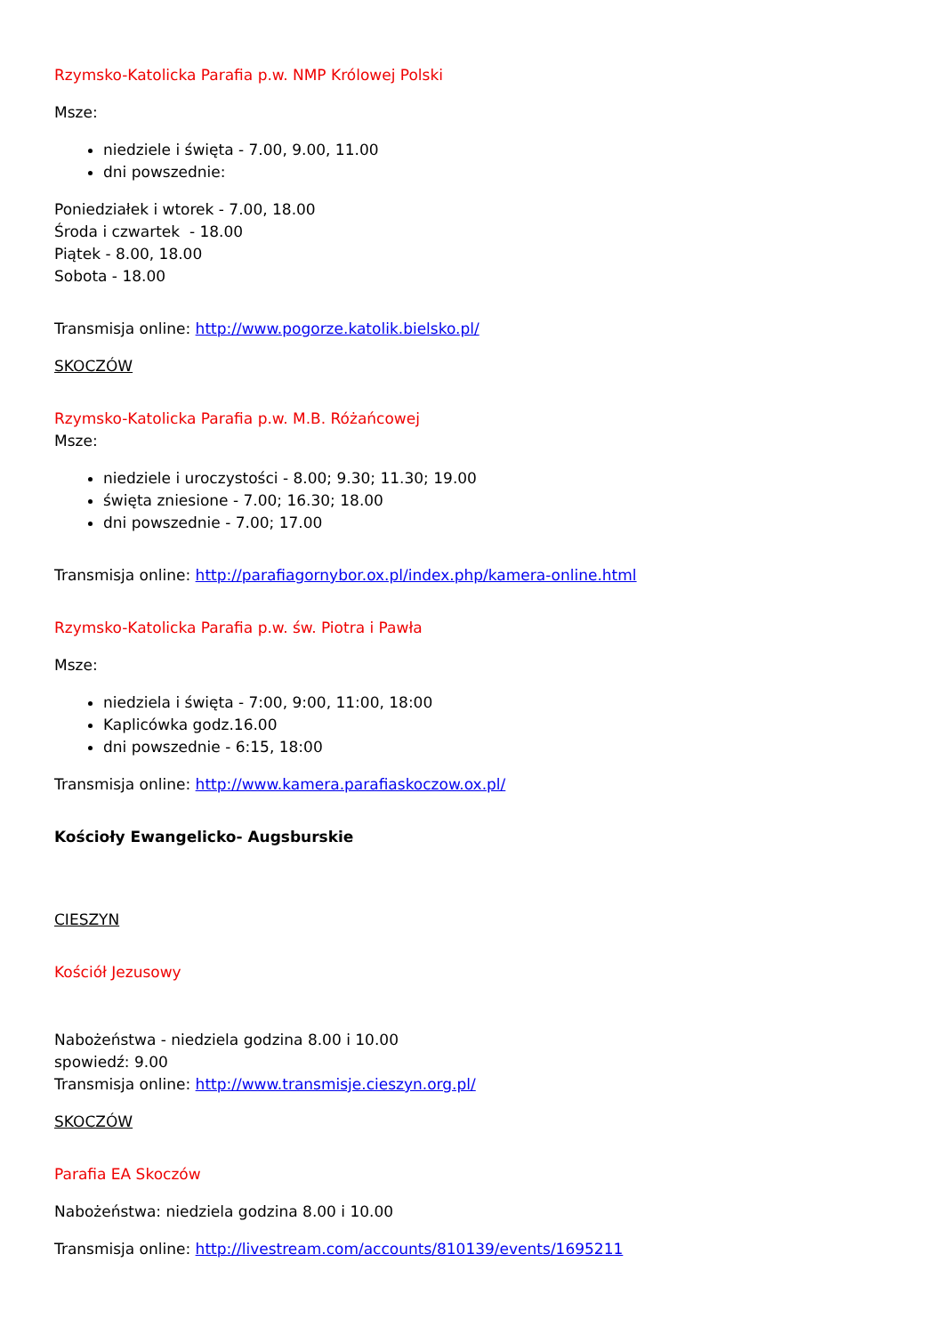Rzymsko-Katolicka Parafia p.w. NMP Królowej Polski
Msze:
niedziele i święta - 7.00, 9.00, 11.00
dni powszednie:
Poniedziałek i wtorek - 7.00, 18.00
Środa i czwartek - 18.00
Piątek - 8.00, 18.00
Sobota - 18.00
Transmisja online: http://www.pogorze.katolik.bielsko.pl/
SKOCZÓW
Rzymsko-Katolicka Parafia p.w. M.B. Różańcowej
Msze:
niedziele i uroczystości - 8.00; 9.30; 11.30; 19.00
święta zniesione - 7.00; 16.30; 18.00
dni powszednie - 7.00; 17.00
Transmisja online: http://parafiagornybor.ox.pl/index.php/kamera-online.html
Rzymsko-Katolicka Parafia p.w. św. Piotra i Pawła
Msze:
niedziela i święta - 7:00, 9:00, 11:00, 18:00
Kaplicówka godz.16.00
dni powszednie - 6:15, 18:00
Transmisja online: http://www.kamera.parafiaskoczow.ox.pl/
Kościoły Ewangelicko- Augsburskie
CIESZYN
Kościół Jezusowy
Nabożeństwa - niedziela godzina 8.00 i 10.00
spowiedź: 9.00
Transmisja online: http://www.transmisje.cieszyn.org.pl/
SKOCZÓW
Parafia EA Skoczów
Nabożeństwa: niedziela godzina 8.00 i 10.00
Transmisja online: http://livestream.com/accounts/810139/events/1695211